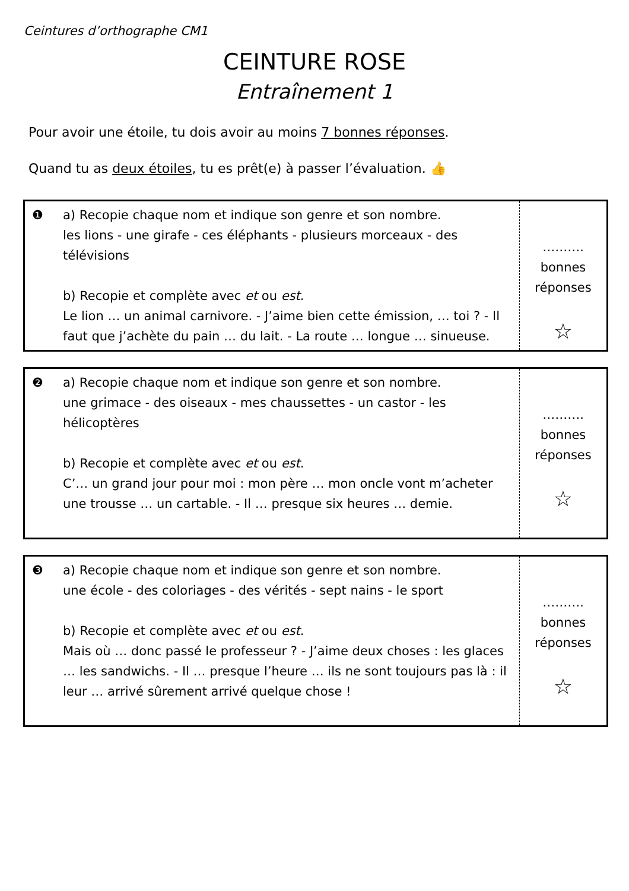Ceintures d’orthographe CM1
CEINTURE ROSE
Entraînement 1
Pour avoir une étoile, tu dois avoir au moins 7 bonnes réponses.
Quand tu as deux étoiles, tu es prêt(e) à passer l’évaluation. 👍
| ❶ | a) Recopie chaque nom et indique son genre et son nombre. les lions - une girafe - ces éléphants - plusieurs morceaux - des télévisions b) Recopie et complète avec et ou est . Le lion … un animal carnivore. - J’aime bien cette émission, … toi ? - Il faut que j’achète du pain … du lait. - La route … longue … sinueuse. | ………. bonnes réponses ☆ |
| ❷ | a) Recopie chaque nom et indique son genre et son nombre. une grimace - des oiseaux - mes chaussettes - un castor - les hélicoptères b) Recopie et complète avec et ou est . C’… un grand jour pour moi : mon père … mon oncle vont m’acheter une trousse … un cartable. - Il … presque six heures … demie. | ………. bonnes réponses ☆ |
| ❸ | a) Recopie chaque nom et indique son genre et son nombre. une école - des coloriages - des vérités - sept nains - le sport b) Recopie et complète avec et ou est . Mais où … donc passé le professeur ? - J’aime deux choses : les glaces … les sandwichs. - Il … presque l’heure … ils ne sont toujours pas là : il leur … arrivé sûrement arrivé quelque chose ! | ………. bonnes réponses ☆ |